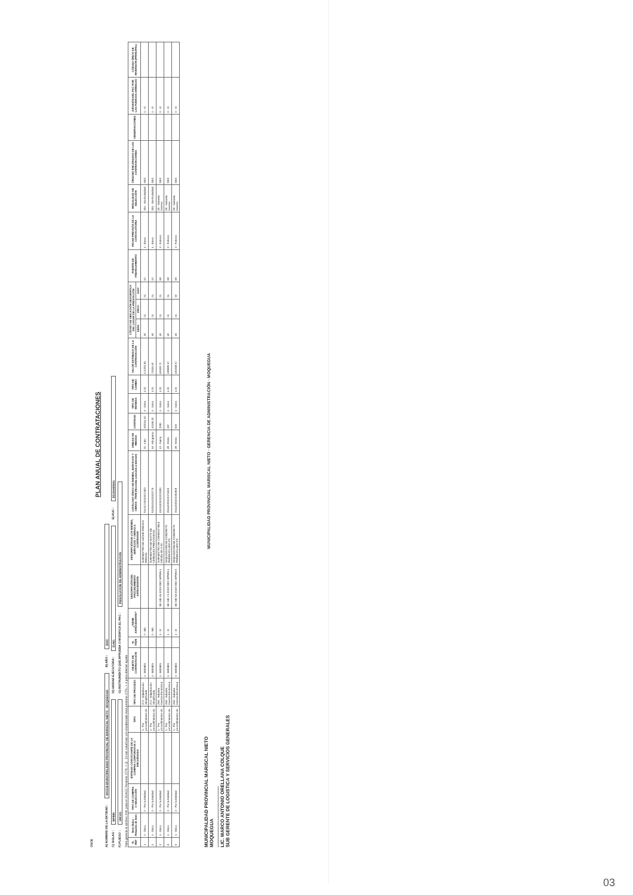OSCE
PLAN ANUAL DE CONTRATACIONES
A) NOMBRE DE LA ENTIDAD : 001536-MUNICIPALIDAD PROVINCIAL DE MARISCAL NIETO - MOQUEGUA B) AÑO : 2023
C) SIGLAS : MPMN D) UNIDAD EJECUTORA : 31461 E) RUC : 20154469941
F) PLIEGO : 180101 G) INSTRUMENTO QUE APRUEBA O MODIFICA EL PAC : RESOLUCION DE ADMINISTRACION
Para generar el archivo XML para el SEACE Presione CTRL + Q En las columnas con encabezado Azul presione CTRL + H para obtener ayuda
| N. REF | Ítem Único - Relación de ítem | TIPO DE COMPRA O SELECCIÓN | ENTIDAD CONVOCANTE DE LA COMPRA CORPORATIVA O ENCARGADA | TIPO | TIPO DE PROCESO | OBJETO DE CONTRATACIÓN | N. ÍTEM | ¿TIENE ANTECEDENTE? | DESCRIPCIÓN DEL PROCEDIMIENTO ANTECEDENTE | DESCRIPCIÓN DE LOS BIENES, SERVICIOS Y OBRAS A CONTRATAR | CATÁLOGO ÚNICO DE BIENES, SERVICIOS Y OBRAS - ÍTEM (Necesita conexión a Internet) | UNIDAD DE MEDIDA | CANTIDAD | TIPO DE MONEDA | TIPO DE CAMBIO | VALOR ESTIMADO DE LA CONTRATACIÓN | CÓDIGO DE UBICACIÓN GEOGRÁFICA DEL LUGAR DE LA PRESTACIÓN | | | FUENTE DE FINANCIAMIENTO | FECHA PREVISTA DE LA CONVOCATORIA | MODALIDAD DE SELECCIÓN | ÓRGANO ENCARGADO DE LAS CONTRATACIONES | OBSERVACIONES | DIFUSIÓN DEL PAC POR LAS FUERZAS ARMADAS | CÓDIGO ÚNICO DE INVERSIÓN (PRINCIPAL) |
| --- | --- | --- | --- | --- | --- | --- | --- | --- | --- | --- | --- | --- | --- | --- | --- | --- | --- | --- | --- | --- | --- | --- | --- | --- | --- | --- |
| | | | | | | | | | | | | | | | | | DEPA | PROV | DIST | | | | | | | |
| 1 | 1 - Único | 0 - Por la Entidad | | 1 - Por procedimientos de | 271 - Adjudicación Simplificada | 1 - BIENES | | 0 - NO | | SUMINISTRO DE LECHE FRESCA PARA EL | 50131702000507453 | 21 - Litro | 222311.00 | 1 - Soles | 1.00 | 171353.81 | 18 | 01 | 01 | 00 | 1 - Enero | 381 - Sin Modalidad | OEC | | 0 - Sí | |
| 2 | 1 - Único | 0 - Por la Entidad | | 1 - Por procedimientos de | 271 - Adjudicación Simplificada | 1 - BIENES | | 0 - NO | | SUMINISTRO DE MIXTO DE CEREALES PRECOCIDOS | 50221101000002778 | 16 - Kilogramo | 10046.20 | 1 - Soles | 1.00 | 75229.15 | 18 | 01 | 01 | 00 | 1 - Enero | 381 - Sin Modalidad | OEC | | 0 - Sí | |
| 3 | 1 - Único | 0 - Por la Entidad | | 1 - Por procedimientos de | 264 - Subasta Inversa Electrónica | 1 - BIENES | | 1 - Sí | SE-SIE-41-2022-OEC-MPMN-1 | SUMINISTRO DE COMBUSTIBLE DIESEL B5 S-50 | 15101505000233280 | 13 - Galón | 3380 | 1 - Soles | 1.00 | 60628.73 | 18 | 01 | 01 | 98 | 2 - Febrero | 28 - Subasta Inversa | OEC | | 0 - Sí | |
| 4 | 1 - Único | 0 - Por la Entidad | | 1 - Por procedimientos de | 264 - Subasta Inversa Electrónica | 1 - BIENES | | 1 - Sí | SE-SIE-71-2022-OEC-MPMN-1 | ADQUISICION DE CONCRETO PREMEZCLADO FC | 30111505000376602 | 28 - Metro | 187 | 1 - Soles | 1.00 | 188985.67 | 18 | 01 | 01 | 98 | 2 - Febrero | 28 - Subasta Inversa | OEC | | 0 - Sí | |
| 5 | 1 - Único | 0 - Por la Entidad | | 1 - Por procedimientos de | 264 - Subasta Inversa Electrónica | 1 - BIENES | | 1 - Sí | SE-SIE-54-2022-OEC-MPMN-5 | ADQUISICION DE CONCRETO PREMEZCLADO FC | 30111505000390808 | 28 - Metro | 520 | 1 - Soles | 1.00 | 183398.57 | 18 | 01 | 02 | 98 | 2 - Febrero | 28 - Subasta Inversa | OEC | | 0 - Sí | |
MUNICIPALIDAD PROVINCIAL MARISCAL NIETO
MOQUEGUA
..............................................
LIC. MARCO ANTONIO ORELLANA COLQUE
SUB GERENTE DE LOGISTICA Y SERVICIOS GENERALES
MUNICIPALIDAD PROVINCIAL MARISCAL NIETO · GERENCIA DE ADMINISTRACIÓN · MOQUEGUA
03